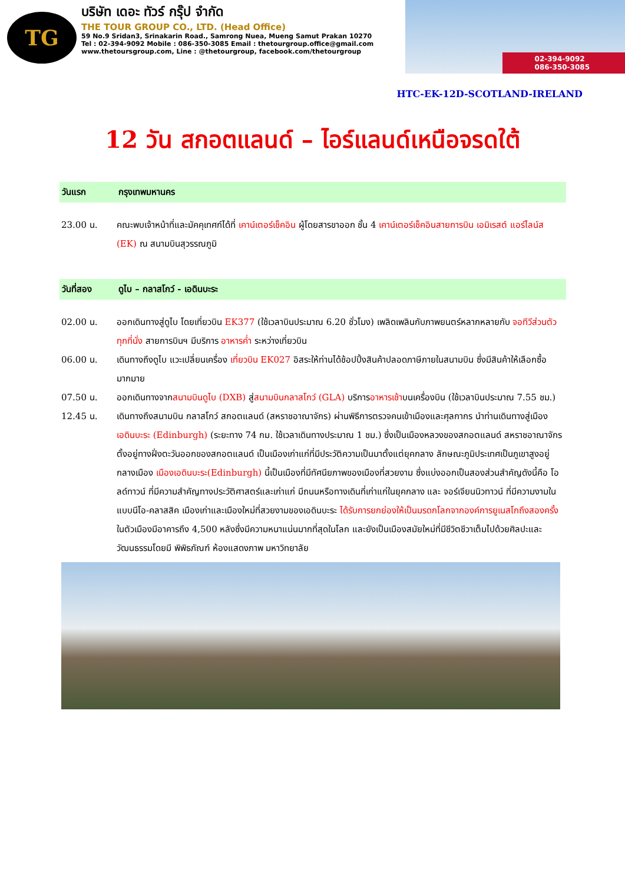TG
บริษัท เดอะ ทัวร์ กรุ๊ป จำกัด
THE TOUR GROUP CO., LTD. (Head Office)
59 No.9 Sridan3, Srinakarin Road., Samrong Nuea, Mueng Samut Prakan 10270
Tel : 02-394-9092 Mobile : 086-350-3085 Email : thetourgroup.office@gmail.com
www.thetoursgroup.com, Line : @thetourgroup, facebook.com/thetourgroup
02-394-9092
086-350-3085
HTC-EK-12D-SCOTLAND-IRELAND
12 วัน สกอตแลนด์ – ไอร์แลนด์เหนือจรดใต้
วันแรก กรุงเทพมหานคร
23.00 น. คณะพบเจ้าหน้าที่และมัคคุเทศก์ได้ที่ เคาน์เตอร์เช็คอิน ผู้โดยสารขาออก ชั้น 4 เคาน์เตอร์เช็คอินสายการบิน เอมิเรสต์ แอร์ไลน์ส (EK) ณ สนามบินสุวรรณภูมิ
วันที่สอง ดูไบ – กลาสโกว์ - เอดินบะระ
02.00 น. ออกเดินทางสู่ดูไบ โดยเที่ยวบิน EK377 (ใช้เวลาบินประมาณ 6.20 ชั่วโมง) เพลิดเพลินกับภาพยนตร์หลากหลายกับ จอทีวีส่วนตัวทุกที่นั่ง สายการบินฯ มีบริการ อาหารค่ำ ระหว่างเที่ยวบิน
06.00 น. เดินทางถึงดูไบ แวะเปลี่ยนเครื่อง เที่ยวบิน EK027 อิสระให้ท่านได้ช้อปปิ้งสินค้าปลอดภาษีภายในสนามบิน ซึ่งมีสินค้าให้เลือกซื้อมากมาย
07.50 น. ออกเดินทางจากสนามบินดูไบ (DXB) สู่สนามบินกลาสโกว์ (GLA) บริการอาหารเช้าบนเครื่องบิน (ใช้เวลาบินประมาณ 7.55 ชม.)
12.45 น. เดินทางถึงสนามบิน กลาสโกว์ สกอตแลนด์ (สหราชอาณาจักร) ผ่านพิธีการตรวจคนเข้าเมืองและศุลกากร นำท่านเดินทางสู่เมือง เอดินบะระ (Edinburgh) (ระยะทาง 74 กม. ใช้เวลาเดินทางประมาณ 1 ชม.) ซึ่งเป็นเมืองหลวงของสกอตแลนด์ สหราชอาณาจักร ตั้งอยู่ทางฝั่งตะวันออกของสกอตแลนด์ เป็นเมืองเก่าแก่ที่มีประวัติความเป็นมาตั้งแต่ยุคกลาง ลักษณะภูมิประเทศเป็นภูเขาสูงอยู่กลางเมือง เมืองเอดินบะระ(Edinburgh) นี้เป็นเมืองที่มีทัศนียภาพของเมืองที่สวยงาม ซึ่งแบ่งออกเป็นสองส่วนสำคัญดังนี้คือ โอลด์ทาวน์ ที่มีความสำคัญทางประวัติศาสตร์และเก่าแก่ มีถนนหรือทางเดินที่เก่าแก่ในยุคกลาง และ จอร์เจียนนิวทาวน์ ที่มีความงามในแบบนีโอ-คลาสสิค เมืองเก่าและเมืองใหม่ที่สวยงามของเอดินบะระ ได้รับการยกย่องให้เป็นมรดกโลกจากองค์การยูเนสโกถึงสองครั้ง ในตัวเมืองมีอาคารถึง 4,500 หลังซึ่งมีความหนาแน่นมากที่สุดในโลก และยังเป็นเมืองสมัยใหม่ที่มีชีวิตชีวาเต็มไปด้วยศิลปะและวัฒนธรรมโดยมี พิพิธภัณฑ์ ห้องแสดงภาพ มหาวิทยาลัย